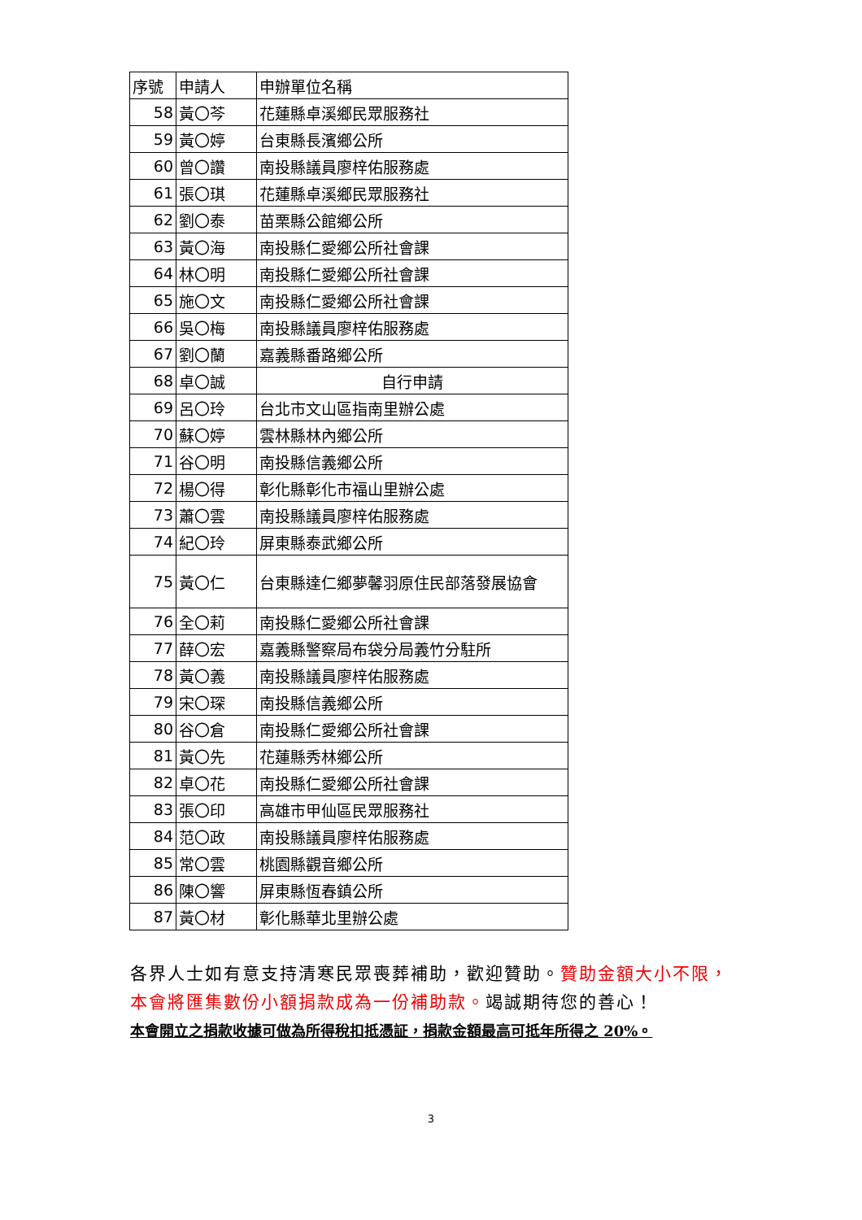| 序號 | 申請人 | 申辦單位名稱 |
| --- | --- | --- |
| 58 | 黃〇芩 | 花蓮縣卓溪鄉民眾服務社 |
| 59 | 黃〇婷 | 台東縣長濱鄉公所 |
| 60 | 曾〇讚 | 南投縣議員廖梓佑服務處 |
| 61 | 張〇琪 | 花蓮縣卓溪鄉民眾服務社 |
| 62 | 劉〇泰 | 苗栗縣公館鄉公所 |
| 63 | 黃〇海 | 南投縣仁愛鄉公所社會課 |
| 64 | 林〇明 | 南投縣仁愛鄉公所社會課 |
| 65 | 施〇文 | 南投縣仁愛鄉公所社會課 |
| 66 | 吳〇梅 | 南投縣議員廖梓佑服務處 |
| 67 | 劉〇蘭 | 嘉義縣番路鄉公所 |
| 68 | 卓〇誠 | 自行申請 |
| 69 | 呂〇玲 | 台北市文山區指南里辦公處 |
| 70 | 蘇〇婷 | 雲林縣林內鄉公所 |
| 71 | 谷〇明 | 南投縣信義鄉公所 |
| 72 | 楊〇得 | 彰化縣彰化市福山里辦公處 |
| 73 | 蕭〇雲 | 南投縣議員廖梓佑服務處 |
| 74 | 紀〇玲 | 屏東縣泰武鄉公所 |
| 75 | 黃〇仁 | 台東縣達仁鄉夢馨羽原住民部落發展協會 |
| 76 | 全〇莉 | 南投縣仁愛鄉公所社會課 |
| 77 | 薛〇宏 | 嘉義縣警察局布袋分局義竹分駐所 |
| 78 | 黃〇義 | 南投縣議員廖梓佑服務處 |
| 79 | 宋〇琛 | 南投縣信義鄉公所 |
| 80 | 谷〇倉 | 南投縣仁愛鄉公所社會課 |
| 81 | 黃〇先 | 花蓮縣秀林鄉公所 |
| 82 | 卓〇花 | 南投縣仁愛鄉公所社會課 |
| 83 | 張〇印 | 高雄市甲仙區民眾服務社 |
| 84 | 范〇政 | 南投縣議員廖梓佑服務處 |
| 85 | 常〇雲 | 桃園縣觀音鄉公所 |
| 86 | 陳〇響 | 屏東縣恆春鎮公所 |
| 87 | 黃〇材 | 彰化縣華北里辦公處 |
各界人士如有意支持清寒民眾喪葬補助，歡迎贊助。贊助金額大小不限，本會將匯集數份小額捐款成為一份補助款。竭誠期待您的善心！
本會開立之捐款收據可做為所得稅扣抵憑証，捐款金額最高可抵年所得之 20%。
3